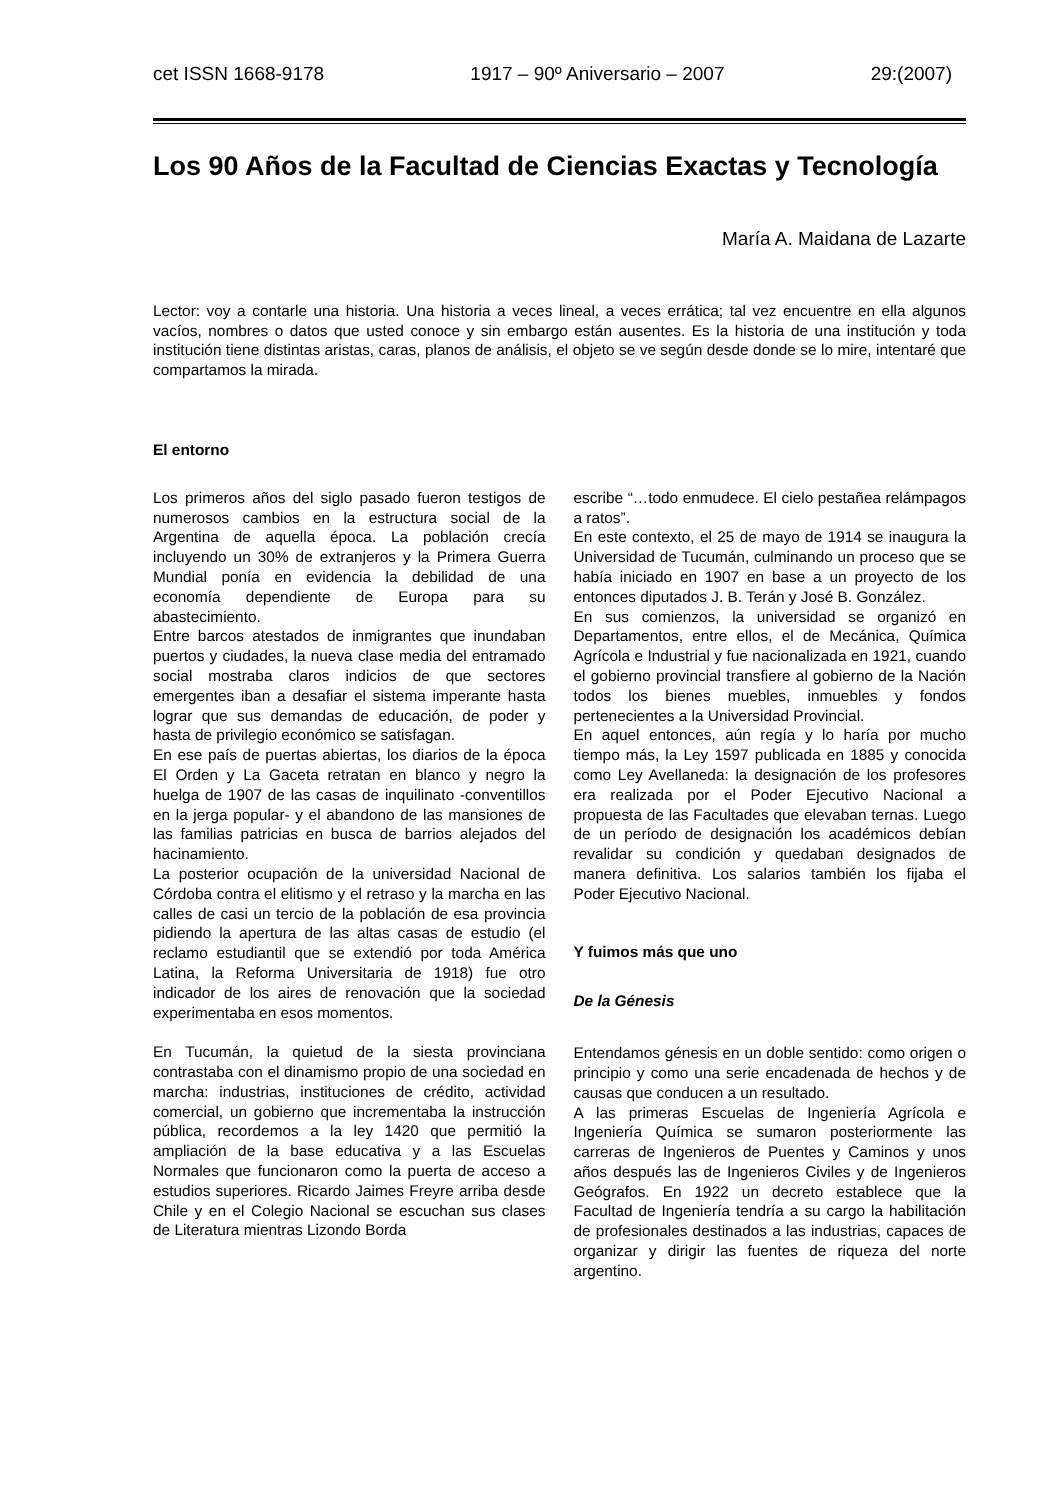cet ISSN 1668-9178 1917 – 90º Aniversario – 2007 29:(2007)
Los 90 Años de la Facultad de Ciencias Exactas y Tecnología
María A. Maidana de Lazarte
Lector: voy a contarle una historia. Una historia a veces lineal, a veces errática; tal vez encuentre en ella algunos vacíos, nombres o datos que usted conoce y sin embargo están ausentes. Es la historia de una institución y toda institución tiene distintas aristas, caras, planos de análisis, el objeto se ve según desde donde se lo mire, intentaré que compartamos la mirada.
El entorno
Los primeros años del siglo pasado fueron testigos de numerosos cambios en la estructura social de la Argentina de aquella época. La población crecía incluyendo un 30% de extranjeros y la Primera Guerra Mundial ponía en evidencia la debilidad de una economía dependiente de Europa para su abastecimiento.
Entre barcos atestados de inmigrantes que inundaban puertos y ciudades, la nueva clase media del entramado social mostraba claros indicios de que sectores emergentes iban a desafiar el sistema imperante hasta lograr que sus demandas de educación, de poder y hasta de privilegio económico se satisfagan.
En ese país de puertas abiertas, los diarios de la época El Orden y La Gaceta retratan en blanco y negro la huelga de 1907 de las casas de inquilinato -conventillos en la jerga popular- y el abandono de las mansiones de las familias patricias en busca de barrios alejados del hacinamiento.
La posterior ocupación de la universidad Nacional de Córdoba contra el elitismo y el retraso y la marcha en las calles de casi un tercio de la población de esa provincia pidiendo la apertura de las altas casas de estudio (el reclamo estudiantil que se extendió por toda América Latina, la Reforma Universitaria de 1918) fue otro indicador de los aires de renovación que la sociedad experimentaba en esos momentos.
En Tucumán, la quietud de la siesta provinciana contrastaba con el dinamismo propio de una sociedad en marcha: industrias, instituciones de crédito, actividad comercial, un gobierno que incrementaba la instrucción pública, recordemos a la ley 1420 que permitió la ampliación de la base educativa y a las Escuelas Normales que funcionaron como la puerta de acceso a estudios superiores. Ricardo Jaimes Freyre arriba desde Chile y en el Colegio Nacional se escuchan sus clases de Literatura mientras Lizondo Borda
escribe “…todo enmudece. El cielo pestañea relámpagos a ratos”.
En este contexto, el 25 de mayo de 1914 se inaugura la Universidad de Tucumán, culminando un proceso que se había iniciado en 1907 en base a un proyecto de los entonces diputados J. B. Terán y José B. González.
En sus comienzos, la universidad se organizó en Departamentos, entre ellos, el de Mecánica, Química Agrícola e Industrial y fue nacionalizada en 1921, cuando el gobierno provincial transfiere al gobierno de la Nación todos los bienes muebles, inmuebles y fondos pertenecientes a la Universidad Provincial.
En aquel entonces, aún regía y lo haría por mucho tiempo más, la Ley 1597 publicada en 1885 y conocida como Ley Avellaneda: la designación de los profesores era realizada por el Poder Ejecutivo Nacional a propuesta de las Facultades que elevaban ternas. Luego de un período de designación los académicos debían revalidar su condición y quedaban designados de manera definitiva. Los salarios también los fijaba el Poder Ejecutivo Nacional.
Y fuimos más que uno
De la Génesis
Entendamos génesis en un doble sentido: como origen o principio y como una serie encadenada de hechos y de causas que conducen a un resultado.
A las primeras Escuelas de Ingeniería Agrícola e Ingeniería Química se sumaron posteriormente las carreras de Ingenieros de Puentes y Caminos y unos años después las de Ingenieros Civiles y de Ingenieros Geógrafos. En 1922 un decreto establece que la Facultad de Ingeniería tendría a su cargo la habilitación de profesionales destinados a las industrias, capaces de organizar y dirigir las fuentes de riqueza del norte argentino.